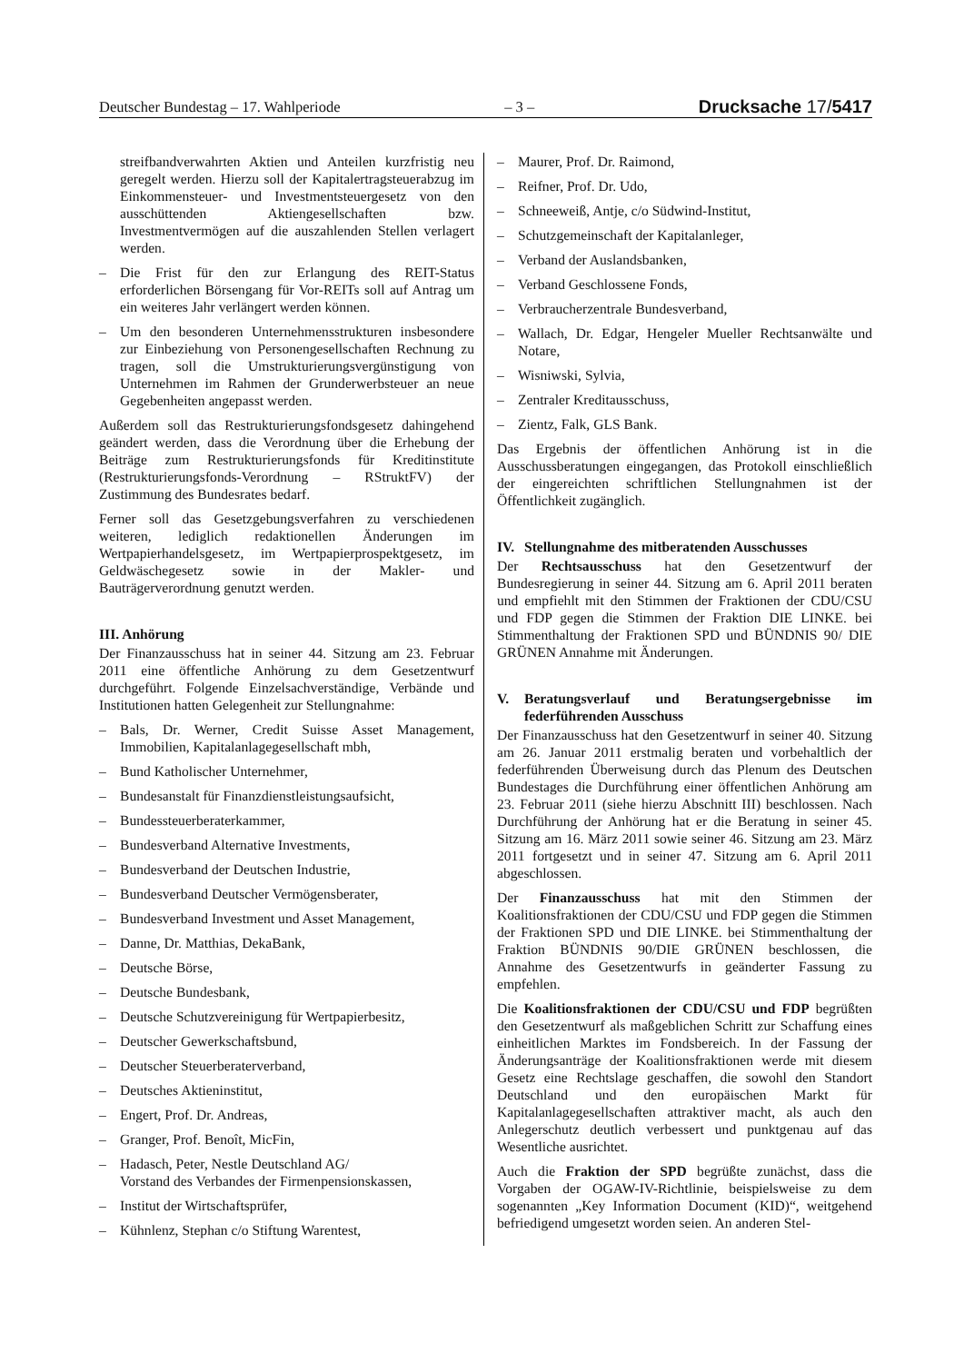Deutscher Bundestag – 17. Wahlperiode – 3 – Drucksache 17/5417
streifbandverwahrten Aktien und Anteilen kurzfristig neu geregelt werden. Hierzu soll der Kapitalertragsteuerabzug im Einkommensteuer- und Investmentsteuergesetz von den ausschüttenden Aktiengesellschaften bzw. Investmentvermögen auf die auszahlenden Stellen verlagert werden.
– Die Frist für den zur Erlangung des REIT-Status erforderlichen Börsengang für Vor-REITs soll auf Antrag um ein weiteres Jahr verlängert werden können.
– Um den besonderen Unternehmensstrukturen insbesondere zur Einbeziehung von Personengesellschaften Rechnung zu tragen, soll die Umstrukturierungsvergünstigung von Unternehmen im Rahmen der Grunderwerbsteuer an neue Gegebenheiten angepasst werden.
Außerdem soll das Restrukturierungsfondsgesetz dahingehend geändert werden, dass die Verordnung über die Erhebung der Beiträge zum Restrukturierungsfonds für Kreditinstitute (Restrukturierungsfonds-Verordnung – RStruktFV) der Zustimmung des Bundesrates bedarf.
Ferner soll das Gesetzgebungsverfahren zu verschiedenen weiteren, lediglich redaktionellen Änderungen im Wertpapierhandelsgesetz, im Wertpapierprospektgesetz, im Geldwäschegesetz sowie in der Makler- und Bauträgerverordnung genutzt werden.
III. Anhörung
Der Finanzausschuss hat in seiner 44. Sitzung am 23. Februar 2011 eine öffentliche Anhörung zu dem Gesetzentwurf durchgeführt. Folgende Einzelsachverständige, Verbände und Institutionen hatten Gelegenheit zur Stellungnahme:
– Bals, Dr. Werner, Credit Suisse Asset Management, Immobilien, Kapitalanlagegesellschaft mbh,
– Bund Katholischer Unternehmer,
– Bundesanstalt für Finanzdienstleistungsaufsicht,
– Bundessteuerberaterkammer,
– Bundesverband Alternative Investments,
– Bundesverband der Deutschen Industrie,
– Bundesverband Deutscher Vermögensberater,
– Bundesverband Investment und Asset Management,
– Danne, Dr. Matthias, DekaBank,
– Deutsche Börse,
– Deutsche Bundesbank,
– Deutsche Schutzvereinigung für Wertpapierbesitz,
– Deutscher Gewerkschaftsbund,
– Deutscher Steuerberaterverband,
– Deutsches Aktieninstitut,
– Engert, Prof. Dr. Andreas,
– Granger, Prof. Benoît, MicFin,
– Hadasch, Peter, Nestle Deutschland AG/
Vorstand des Verbandes der Firmenpensionskassen,
– Institut der Wirtschaftsprüfer,
– Kühnlenz, Stephan c/o Stiftung Warentest,
– Maurer, Prof. Dr. Raimond,
– Reifner, Prof. Dr. Udo,
– Schneeweiß, Antje, c/o Südwind-Institut,
– Schutzgemeinschaft der Kapitalanleger,
– Verband der Auslandsbanken,
– Verband Geschlossene Fonds,
– Verbraucherzentrale Bundesverband,
– Wallach, Dr. Edgar, Hengeler Mueller Rechtsanwälte und Notare,
– Wisniwski, Sylvia,
– Zentraler Kreditausschuss,
– Zientz, Falk, GLS Bank.
Das Ergebnis der öffentlichen Anhörung ist in die Ausschussberatungen eingegangen, das Protokoll einschließlich der eingereichten schriftlichen Stellungnahmen ist der Öffentlichkeit zugänglich.
IV. Stellungnahme des mitberatenden Ausschusses
Der Rechtsausschuss hat den Gesetzentwurf der Bundesregierung in seiner 44. Sitzung am 6. April 2011 beraten und empfiehlt mit den Stimmen der Fraktionen der CDU/CSU und FDP gegen die Stimmen der Fraktion DIE LINKE. bei Stimmenthaltung der Fraktionen SPD und BÜNDNIS 90/ DIE GRÜNEN Annahme mit Änderungen.
V. Beratungsverlauf und Beratungsergebnisse im federführenden Ausschuss
Der Finanzausschuss hat den Gesetzentwurf in seiner 40. Sitzung am 26. Januar 2011 erstmalig beraten und vorbehaltlich der federführenden Überweisung durch das Plenum des Deutschen Bundestages die Durchführung einer öffentlichen Anhörung am 23. Februar 2011 (siehe hierzu Abschnitt III) beschlossen. Nach Durchführung der Anhörung hat er die Beratung in seiner 45. Sitzung am 16. März 2011 sowie seiner 46. Sitzung am 23. März 2011 fortgesetzt und in seiner 47. Sitzung am 6. April 2011 abgeschlossen.
Der Finanzausschuss hat mit den Stimmen der Koalitionsfraktionen der CDU/CSU und FDP gegen die Stimmen der Fraktionen SPD und DIE LINKE. bei Stimmenthaltung der Fraktion BÜNDNIS 90/DIE GRÜNEN beschlossen, die Annahme des Gesetzentwurfs in geänderter Fassung zu empfehlen.
Die Koalitionsfraktionen der CDU/CSU und FDP begrüßten den Gesetzentwurf als maßgeblichen Schritt zur Schaffung eines einheitlichen Marktes im Fondsbereich. In der Fassung der Änderungsanträge der Koalitionsfraktionen werde mit diesem Gesetz eine Rechtslage geschaffen, die sowohl den Standort Deutschland und den europäischen Markt für Kapitalanlagegesellschaften attraktiver macht, als auch den Anlegerschutz deutlich verbessert und punktgenau auf das Wesentliche ausrichtet.
Auch die Fraktion der SPD begrüßte zunächst, dass die Vorgaben der OGAW-IV-Richtlinie, beispielsweise zu dem sogenannten „Key Information Document (KID)“, weitgehend befriedigend umgesetzt worden seien. An anderen Stel-